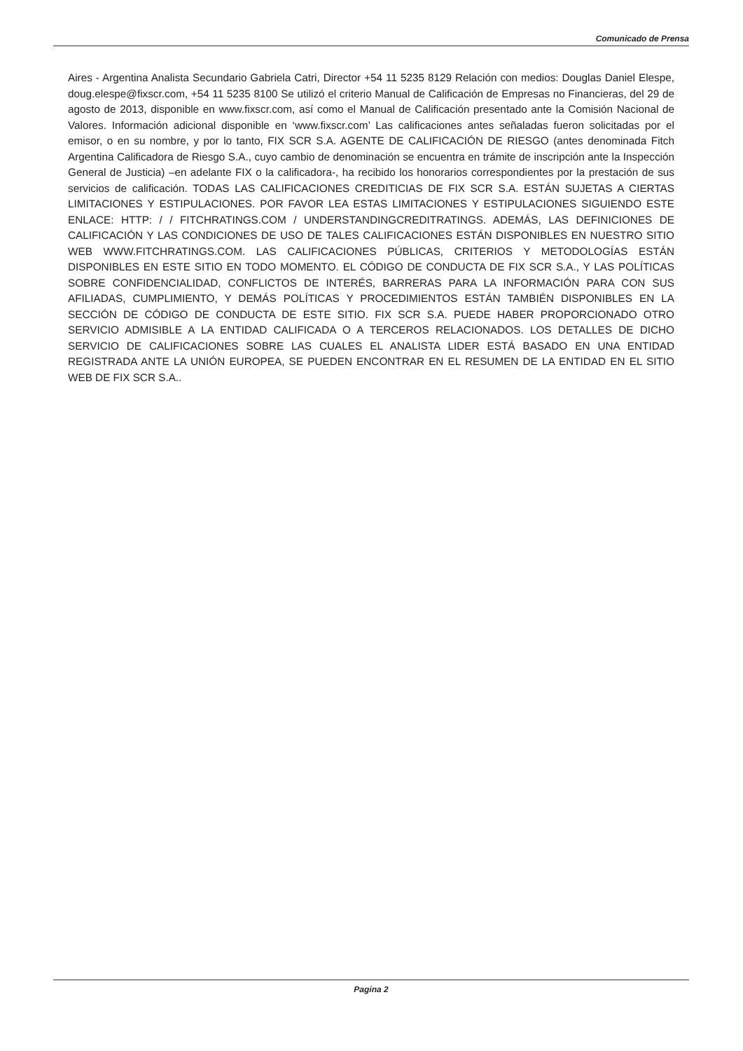Comunicado de Prensa
Aires - Argentina Analista Secundario Gabriela Catri, Director +54 11 5235 8129 Relación con medios: Douglas Daniel Elespe, doug.elespe@fixscr.com, +54 11 5235 8100 Se utilizó el criterio Manual de Calificación de Empresas no Financieras, del 29 de agosto de 2013, disponible en www.fixscr.com, así como el Manual de Calificación presentado ante la Comisión Nacional de Valores. Información adicional disponible en ‘www.fixscr.com’ Las calificaciones antes señaladas fueron solicitadas por el emisor, o en su nombre, y por lo tanto, FIX SCR S.A. AGENTE DE CALIFICACIÓN DE RIESGO (antes denominada Fitch Argentina Calificadora de Riesgo S.A., cuyo cambio de denominación se encuentra en trámite de inscripción ante la Inspección General de Justicia) –en adelante FIX o la calificadora-, ha recibido los honorarios correspondientes por la prestación de sus servicios de calificación. TODAS LAS CALIFICACIONES CREDITICIAS DE FIX SCR S.A. ESTÁN SUJETAS A CIERTAS LIMITACIONES Y ESTIPULACIONES. POR FAVOR LEA ESTAS LIMITACIONES Y ESTIPULACIONES SIGUIENDO ESTE ENLACE: HTTP: / / FITCHRATINGS.COM / UNDERSTANDINGCREDITRATINGS. ADEMÁS, LAS DEFINICIONES DE CALIFICACIÓN Y LAS CONDICIONES DE USO DE TALES CALIFICACIONES ESTÁN DISPONIBLES EN NUESTRO SITIO WEB WWW.FITCHRATINGS.COM. LAS CALIFICACIONES PÚBLICAS, CRITERIOS Y METODOLOGÍAS ESTÁN DISPONIBLES EN ESTE SITIO EN TODO MOMENTO. EL CÓDIGO DE CONDUCTA DE FIX SCR S.A., Y LAS POLÍTICAS SOBRE CONFIDENCIALIDAD, CONFLICTOS DE INTERÉS, BARRERAS PARA LA INFORMACIÓN PARA CON SUS AFILIADAS, CUMPLIMIENTO, Y DEMÁS POLÍTICAS Y PROCEDIMIENTOS ESTÁN TAMBIÉN DISPONIBLES EN LA SECCIÓN DE CÓDIGO DE CONDUCTA DE ESTE SITIO. FIX SCR S.A. PUEDE HABER PROPORCIONADO OTRO SERVICIO ADMISIBLE A LA ENTIDAD CALIFICADA O A TERCEROS RELACIONADOS. LOS DETALLES DE DICHO SERVICIO DE CALIFICACIONES SOBRE LAS CUALES EL ANALISTA LIDER ESTÁ BASADO EN UNA ENTIDAD REGISTRADA ANTE LA UNIÓN EUROPEA, SE PUEDEN ENCONTRAR EN EL RESUMEN DE LA ENTIDAD EN EL SITIO WEB DE FIX SCR S.A..
Pagina 2